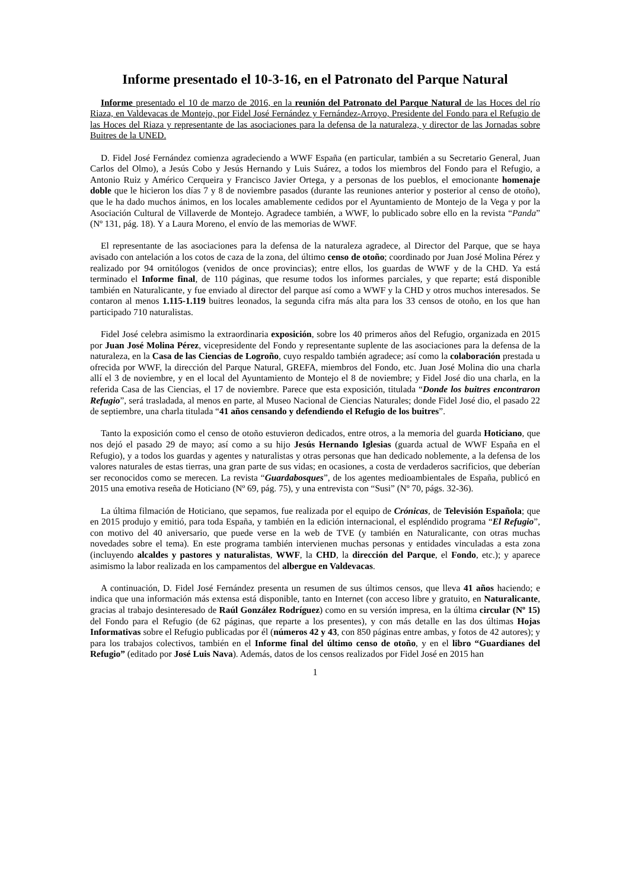Informe presentado el 10-3-16, en el Patronato del Parque Natural
Informe presentado el 10 de marzo de 2016, en la reunión del Patronato del Parque Natural de las Hoces del río Riaza, en Valdevacas de Montejo, por Fidel José Fernández y Fernández-Arroyo, Presidente del Fondo para el Refugio de las Hoces del Riaza y representante de las asociaciones para la defensa de la naturaleza, y director de las Jornadas sobre Buitres de la UNED.
D. Fidel José Fernández comienza agradeciendo a WWF España (en particular, también a su Secretario General, Juan Carlos del Olmo), a Jesús Cobo y Jesús Hernando y Luis Suárez, a todos los miembros del Fondo para el Refugio, a Antonio Ruiz y Américo Cerqueira y Francisco Javier Ortega, y a personas de los pueblos, el emocionante homenaje doble que le hicieron los días 7 y 8 de noviembre pasados (durante las reuniones anterior y posterior al censo de otoño), que le ha dado muchos ánimos, en los locales amablemente cedidos por el Ayuntamiento de Montejo de la Vega y por la Asociación Cultural de Villaverde de Montejo. Agradece también, a WWF, lo publicado sobre ello en la revista “Panda” (Nº 131, pág. 18). Y a Laura Moreno, el envío de las memorias de WWF.
El representante de las asociaciones para la defensa de la naturaleza agradece, al Director del Parque, que se haya avisado con antelación a los cotos de caza de la zona, del último censo de otoño; coordinado por Juan José Molina Pérez y realizado por 94 ornitólogos (venidos de once provincias); entre ellos, los guardas de WWF y de la CHD. Ya está terminado el Informe final, de 110 páginas, que resume todos los informes parciales, y que reparte; está disponible también en Naturalicante, y fue enviado al director del parque así como a WWF y la CHD y otros muchos interesados. Se contaron al menos 1.115-1.119 buitres leonados, la segunda cifra más alta para los 33 censos de otoño, en los que han participado 710 naturalistas.
Fidel José celebra asimismo la extraordinaria exposición, sobre los 40 primeros años del Refugio, organizada en 2015 por Juan José Molina Pérez, vicepresidente del Fondo y representante suplente de las asociaciones para la defensa de la naturaleza, en la Casa de las Ciencias de Logroño, cuyo respaldo también agradece; así como la colaboración prestada u ofrecida por WWF, la dirección del Parque Natural, GREFA, miembros del Fondo, etc. Juan José Molina dio una charla allí el 3 de noviembre, y en el local del Ayuntamiento de Montejo el 8 de noviembre; y Fidel José dio una charla, en la referida Casa de las Ciencias, el 17 de noviembre. Parece que esta exposición, titulada “Donde los buitres encontraron Refugio”, será trasladada, al menos en parte, al Museo Nacional de Ciencias Naturales; donde Fidel José dio, el pasado 22 de septiembre, una charla titulada “41 años censando y defendiendo el Refugio de los buitres”.
Tanto la exposición como el censo de otoño estuvieron dedicados, entre otros, a la memoria del guarda Hoticiano, que nos dejó el pasado 29 de mayo; así como a su hijo Jesús Hernando Iglesias (guarda actual de WWF España en el Refugio), y a todos los guardas y agentes y naturalistas y otras personas que han dedicado noblemente, a la defensa de los valores naturales de estas tierras, una gran parte de sus vidas; en ocasiones, a costa de verdaderos sacrificios, que deberían ser reconocidos como se merecen. La revista “Guardabosques”, de los agentes medioambientales de España, publicó en 2015 una emotiva reseña de Hoticiano (Nº 69, pág. 75), y una entrevista con “Susi” (Nº 70, págs. 32-36).
La última filmación de Hoticiano, que sepamos, fue realizada por el equipo de Crónicas, de Televisión Española; que en 2015 produjo y emitió, para toda España, y también en la edición internacional, el espléndido programa “El Refugio”, con motivo del 40 aniversario, que puede verse en la web de TVE (y también en Naturalicante, con otras muchas novedades sobre el tema). En este programa también intervienen muchas personas y entidades vinculadas a esta zona (incluyendo alcaldes y pastores y naturalistas, WWF, la CHD, la dirección del Parque, el Fondo, etc.); y aparece asimismo la labor realizada en los campamentos del albergue en Valdevacas.
A continuación, D. Fidel José Fernández presenta un resumen de sus últimos censos, que lleva 41 años haciendo; e indica que una información más extensa está disponible, tanto en Internet (con acceso libre y gratuito, en Naturalicante, gracias al trabajo desinteresado de Raúl González Rodríguez) como en su versión impresa, en la última circular (Nº 15) del Fondo para el Refugio (de 62 páginas, que reparte a los presentes), y con más detalle en las dos últimas Hojas Informativas sobre el Refugio publicadas por él (números 42 y 43, con 850 páginas entre ambas, y fotos de 42 autores); y para los trabajos colectivos, también en el Informe final del último censo de otoño, y en el libro “Guardianes del Refugio” (editado por José Luis Nava). Además, datos de los censos realizados por Fidel José en 2015 han
1